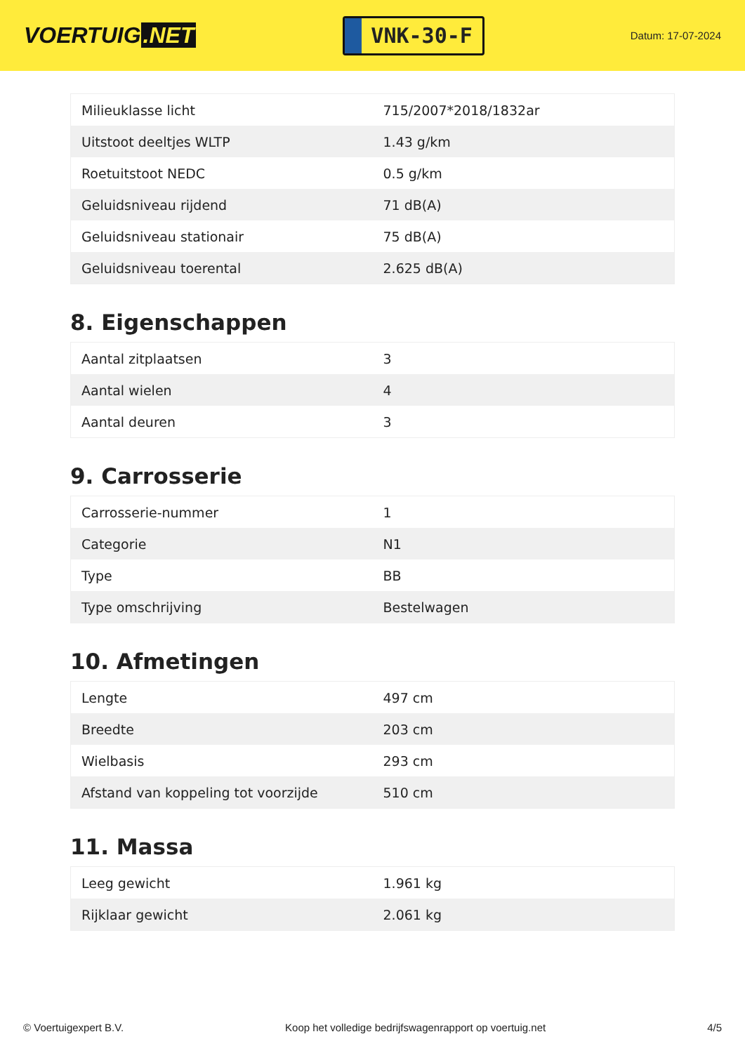VOERTUIG.NET
VNK-30-F
Datum: 17-07-2024
| Milieuklasse licht | 715/2007*2018/1832ar |
| Uitstoot deeltjes WLTP | 1.43 g/km |
| Roetuitstoot NEDC | 0.5 g/km |
| Geluidsniveau rijdend | 71 dB(A) |
| Geluidsniveau stationair | 75 dB(A) |
| Geluidsniveau toerental | 2.625 dB(A) |
8. Eigenschappen
| Aantal zitplaatsen | 3 |
| Aantal wielen | 4 |
| Aantal deuren | 3 |
9. Carrosserie
| Carrosserie-nummer | 1 |
| Categorie | N1 |
| Type | BB |
| Type omschrijving | Bestelwagen |
10. Afmetingen
| Lengte | 497 cm |
| Breedte | 203 cm |
| Wielbasis | 293 cm |
| Afstand van koppeling tot voorzijde | 510 cm |
11. Massa
| Leeg gewicht | 1.961 kg |
| Rijklaar gewicht | 2.061 kg |
© Voertuigexpert B.V. Koop het volledige bedrijfswagenrapport op voertuig.net 4/5